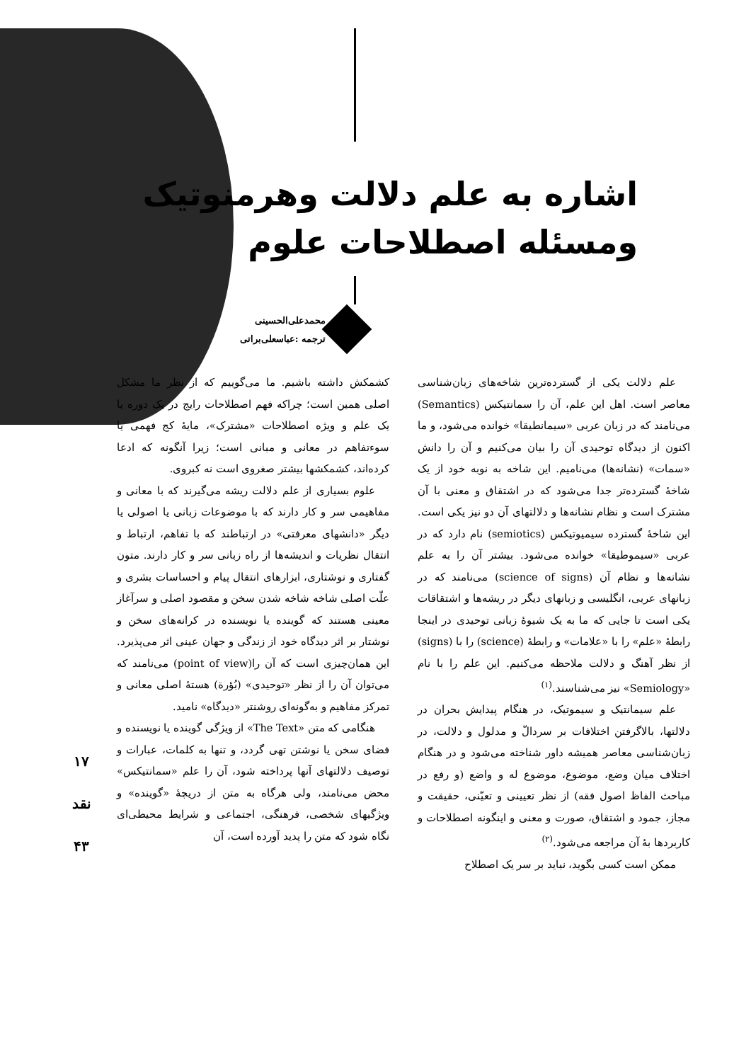اشاره به علم دلالت وهرمنوتیک
ومسئله اصطلاحات علوم
محمدعلی‌الحسینی
ترجمه :عباسعلی‌براتی
علم دلالت یکی از گسترده‌ترین شاخه‌های زبان‌شناسی معاصر است. اهل این علم، آن را سمانتیکس (Semantics) می‌نامند که در زبان عربی «سیمانطیقا» خوانده می‌شود، و ما اکنون از دیدگاه توحیدی آن را بیان می‌کنیم و آن را دانش «سمات» (نشانه‌ها) می‌نامیم. این شاخه به نوبه خود از یک شاخهٔ گسترده‌تر جدا می‌شود که در اشتقاق و معنی با آن مشترک است و نظام نشانه‌ها و دلالتهای آن دو نیز یکی است. این شاخهٔ گسترده سیمیوتیکس (semiotics) نام دارد که در عربی «سیموطیقا» خوانده می‌شود. بیشتر آن را به علم نشانه‌ها و نظام آن (science of signs) می‌نامند که در زبانهای عربی، انگلیسی و زبانهای دیگر در ریشه‌ها و اشتقاقات یکی است تا جایی که ما به یک شیوهٔ زبانی توحیدی در اینجا رابطهٔ «علم» را با «علامات» و رابطهٔ (science) را با (signs) از نظر آهنگ و دلالت ملاحظه می‌کنیم. این علم را با نام «Semiology» نیز می‌شناسند.<sup>(۱)</sup>
علم سیمانتیک و سیموتیک، در هنگام پیدایش بحران در دلالتها، بالاگرفتن اختلافات بر سردالّ و مدلول و دلالت، در زبان‌شناسی معاصر همیشه داور شناخته می‌شود و در هنگام اختلاف میان وضع، موضوع، موضوع له و واضع (و رفع در مباحث الفاظ اصول فقه) از نظر تعیینی و تعیّنی، حقیقت و مجاز، جمود و اشتقاق، صورت و معنی و اینگونه اصطلاحات و کاربردها بهٔ آن مراجعه می‌شود.<sup>(۲)</sup>
ممکن است کسی بگوید، نباید بر سر یک اصطلاح
کشمکش داشته باشیم. ما می‌گوییم که از نظر ما مشکل اصلی همین است؛ چراکه فهم اصطلاحات رایج در یک دوره یا یک علم و ویژه اصطلاحات «مشترک»، مایهٔ کج فهمی یا سوءتفاهم در معانی و مبانی است؛ زیرا آنگونه که ادعا کرده‌اند، کشمکشها بیشتر صغروی است نه کبروی.
علوم بسیاری از علم دلالت ریشه می‌گیرند که با معانی و مفاهیمی سر و کار دارند که با موضوعات زبانی یا اصولی یا دیگر «دانشهای معرفتی» در ارتباطند که با تفاهم، ارتباط و انتقال نظریات و اندیشه‌ها از راه زبانی سر و کار دارند. متون گفتاری و نوشتاری، ابزارهای انتقال پیام و احساسات بشری و علّت اصلی شاخه شاخه شدن سخن و مقصود اصلی و سرآغاز معینی هستند که گوینده یا نویسنده در کرانه‌های سخن و نوشتار بر اثر دیدگاه خود از زندگی و جهان عینی اثر می‌پذیرد. این همان‌چیزی است که آن را(point of view) می‌نامند که می‌توان آن را از نظر «توحیدی» (بُؤرة) هستهٔ اصلی معانی و تمرکز مفاهیم و به‌گونه‌ای روشنتر «دیدگاه» نامید.
هنگامی که متن «The Text» از ویژگی گوینده یا نویسنده و فضای سخن یا نوشتن تهی گردد، و تنها به کلمات، عبارات و توصیف دلالتهای آنها پرداخته شود، آن را علم «سمانتیکس» محض می‌نامند، ولی هرگاه به متن از دریچهٔ «گوینده» و ویژگیهای شخصی، فرهنگی، اجتماعی و شرایط محیطی‌ای نگاه شود که متن را پدید آورده است، آن
۱۷
نقد
۴۳